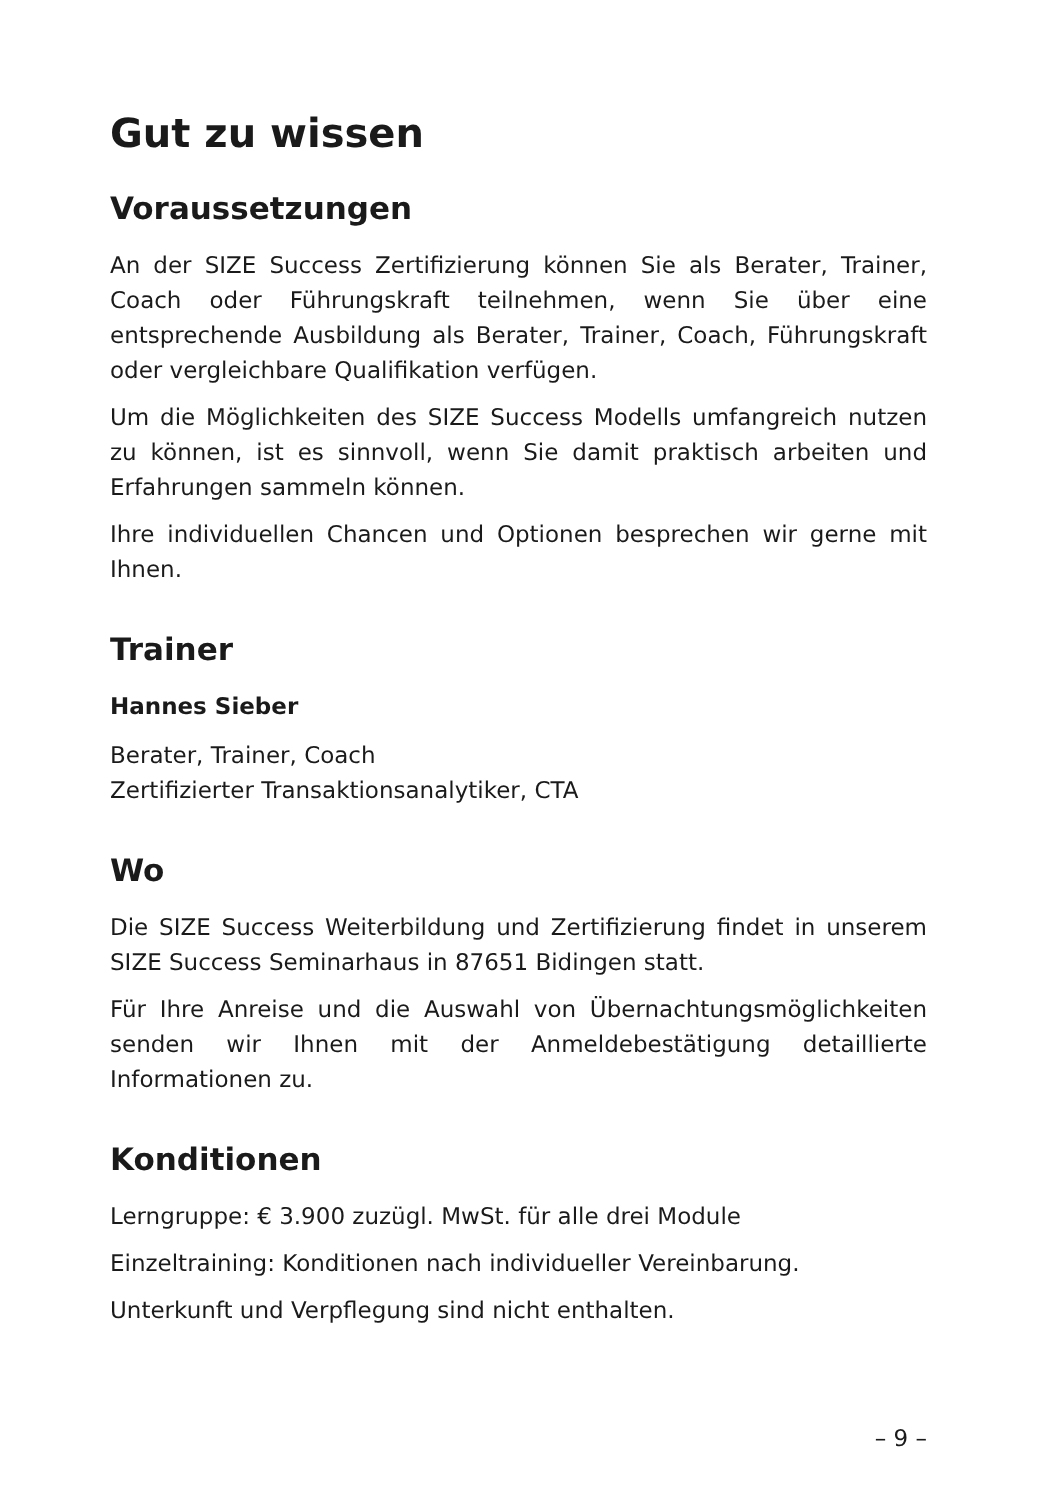Gut zu wissen
Voraussetzungen
An der SIZE Success Zertifizierung können Sie als Berater, Trainer, Coach oder Führungskraft teilnehmen, wenn Sie über eine entsprechende Ausbildung als Berater, Trainer, Coach, Führungskraft oder vergleichbare Qualifikation verfügen.
Um die Möglichkeiten des SIZE Success Modells umfangreich nutzen zu können, ist es sinnvoll, wenn Sie damit praktisch arbeiten und Erfahrungen sammeln können.
Ihre individuellen Chancen und Optionen besprechen wir gerne mit Ihnen.
Trainer
Hannes Sieber
Berater, Trainer, Coach
Zertifizierter Transaktionsanalytiker, CTA
Wo
Die SIZE Success Weiterbildung und Zertifizierung findet in unserem SIZE Success Seminarhaus in 87651 Bidingen statt.
Für Ihre Anreise und die Auswahl von Übernachtungsmöglichkeiten senden wir Ihnen mit der Anmeldebestätigung detaillierte Informationen zu.
Konditionen
Lerngruppe: € 3.900 zuzügl. MwSt. für alle drei Module
Einzeltraining: Konditionen nach individueller Vereinbarung.
Unterkunft und Verpflegung sind nicht enthalten.
– 9 –